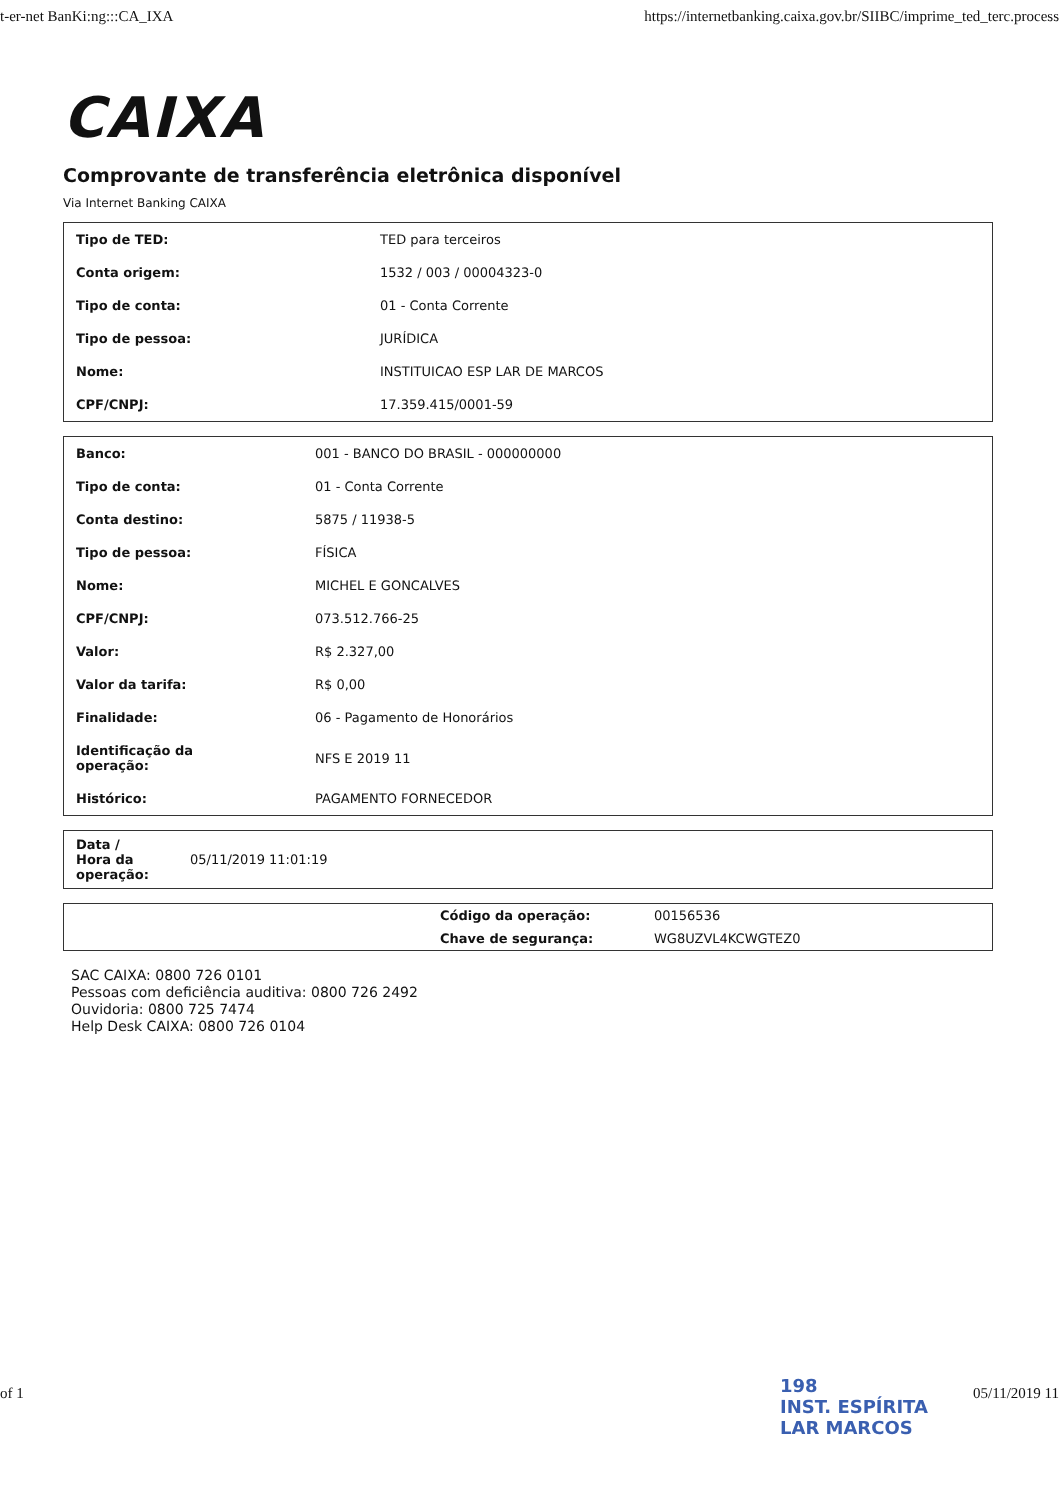t-er-net BanKi:ng:::CA_IXA https://internetbanking.caixa.gov.br/SIIBC/imprime_ted_terc.process
CAIXA
Comprovante de transferência eletrônica disponível
Via Internet Banking CAIXA
| Tipo de TED: | TED para terceiros |
| Conta origem: | 1532 / 003 / 00004323-0 |
| Tipo de conta: | 01 - Conta Corrente |
| Tipo de pessoa: | JURÍDICA |
| Nome: | INSTITUICAO ESP LAR DE MARCOS |
| CPF/CNPJ: | 17.359.415/0001-59 |
| Banco: | 001 - BANCO DO BRASIL - 000000000 |
| Tipo de conta: | 01 - Conta Corrente |
| Conta destino: | 5875 / 11938-5 |
| Tipo de pessoa: | FÍSICA |
| Nome: | MICHEL E GONCALVES |
| CPF/CNPJ: | 073.512.766-25 |
| Valor: | R$ 2.327,00 |
| Valor da tarifa: | R$ 0,00 |
| Finalidade: | 06 - Pagamento de Honorários |
| Identificação da operação: | NFS E 2019 11 |
| Histórico: | PAGAMENTO FORNECEDOR |
| Data / Hora da operação: | 05/11/2019 11:01:19 |
| | Código da operação: | 00156536 |
| | Chave de segurança: | WG8UZVL4KCWGTEZ0 |
SAC CAIXA: 0800 726 0101
Pessoas com deficiência auditiva: 0800 726 2492
Ouvidoria: 0800 725 7474
Help Desk CAIXA: 0800 726 0104
198
INST. ESPÍRITA
LAR MARCOS
of 1 05/11/2019 11